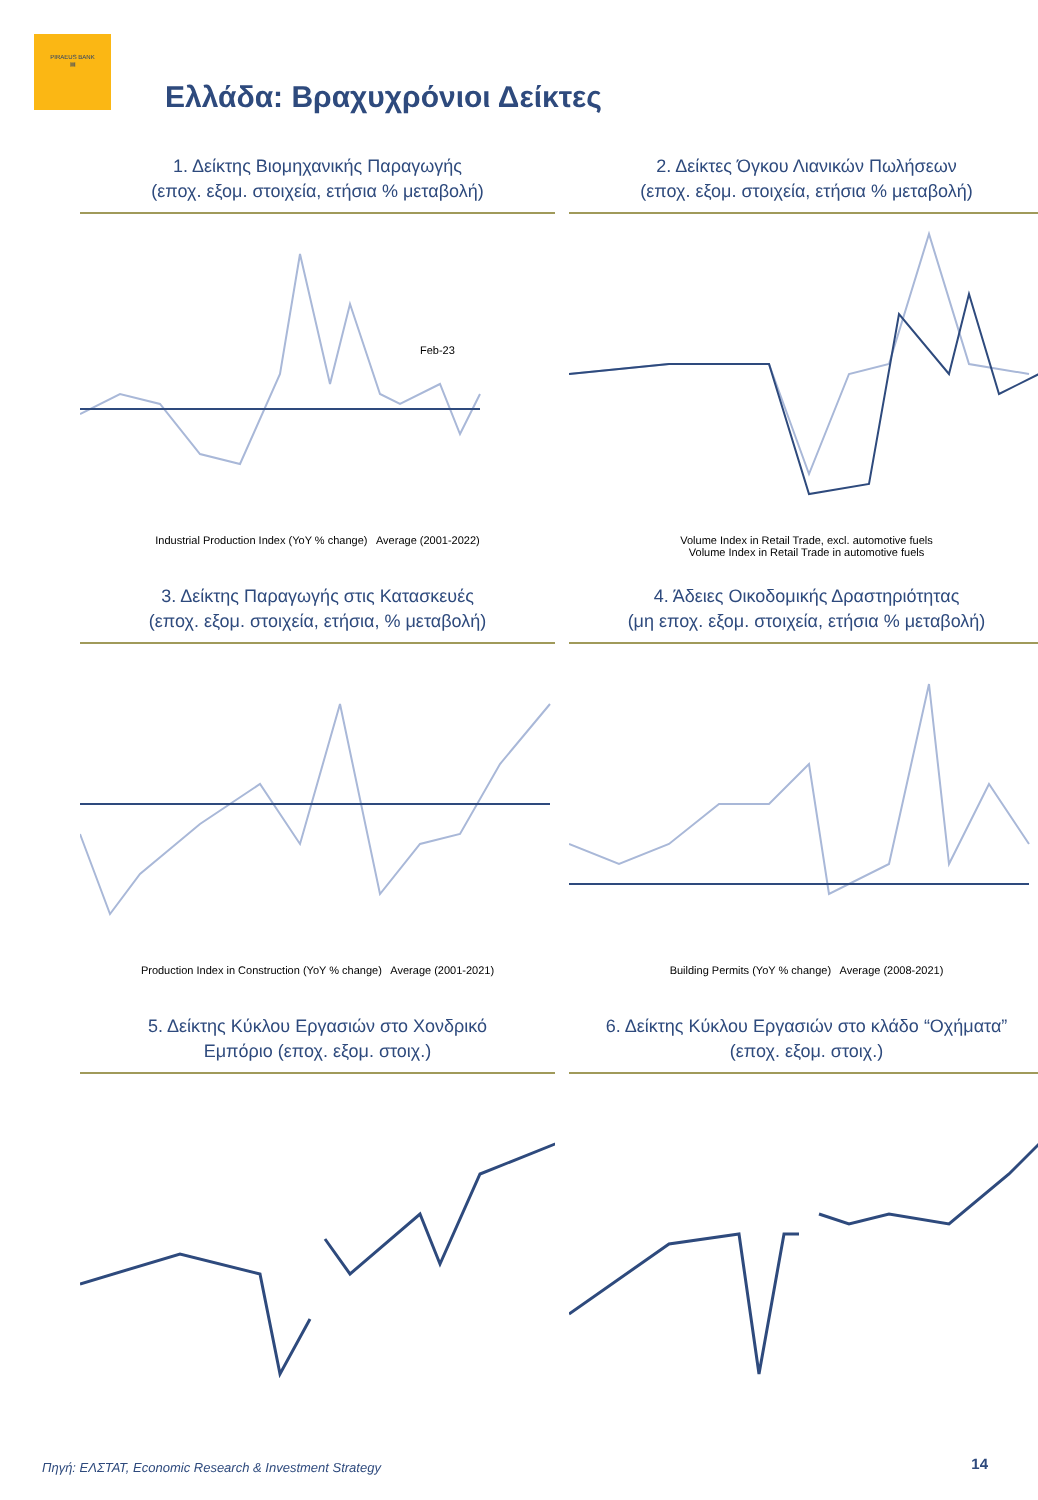PIRAEUS BANK
▤
Ελλάδα: Βραχυχρόνιοι Δείκτες
1. Δείκτης Βιομηχανικής Παραγωγής
(εποχ. εξομ. στοιχεία, ετήσια % μεταβολή)
Feb-23
Industrial Production Index (YoY % change) Average (2001-2022)
2. Δείκτες Όγκου Λιανικών Πωλήσεων
(εποχ. εξομ. στοιχεία, ετήσια % μεταβολή)
Volume Index in Retail Trade, excl. automotive fuels
Volume Index in Retail Trade in automotive fuels
3. Δείκτης Παραγωγής στις Κατασκευές
(εποχ. εξομ. στοιχεία, ετήσια, % μεταβολή)
Production Index in Construction (YoY % change) Average (2001-2021)
4. Άδειες Οικοδομικής Δραστηριότητας
(μη εποχ. εξομ. στοιχεία, ετήσια % μεταβολή)
Building Permits (YoY % change) Average (2008-2021)
5. Δείκτης Κύκλου Εργασιών στο Χονδρικό
Εμπόριο (εποχ. εξομ. στοιχ.)
6. Δείκτης Κύκλου Εργασιών στο κλάδο “Οχήματα”
(εποχ. εξομ. στοιχ.)
Πηγή: ΕΛΣΤΑΤ, Economic Research & Investment Strategy
14